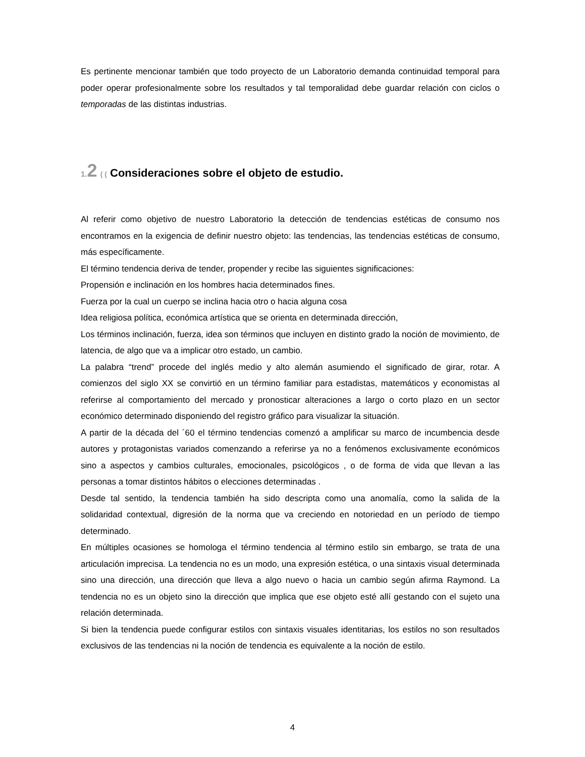Es pertinente mencionar también que todo proyecto de un Laboratorio demanda continuidad temporal para poder operar profesionalmente sobre los resultados y tal temporalidad debe guardar relación con ciclos o temporadas de las distintas industrias.
1. 2 ( ( Consideraciones sobre el objeto de estudio.
Al referir como objetivo de nuestro Laboratorio la detección de tendencias estéticas de consumo nos encontramos en la exigencia de definir nuestro objeto: las tendencias, las tendencias estéticas de consumo, más específicamente.
El término tendencia deriva de tender, propender y recibe las siguientes significaciones:
Propensión e inclinación en los hombres hacia determinados fines.
Fuerza por la cual un cuerpo se inclina hacia otro o hacia alguna cosa
Idea religiosa política, económica artística que se orienta en determinada dirección,
Los términos inclinación, fuerza, idea son términos que incluyen en distinto grado la noción de movimiento, de latencia, de algo que va a implicar otro estado, un cambio.
La palabra “trend” procede del inglés medio y alto alemán asumiendo el significado de girar, rotar. A comienzos del siglo XX se convirtió en un término familiar para estadistas, matemáticos y economistas al referirse al comportamiento del mercado y pronosticar alteraciones a largo o corto plazo en un sector económico determinado disponiendo del registro gráfico para visualizar la situación.
A partir de la década del ´60 el término tendencias comenzó a amplificar su marco de incumbencia desde autores y protagonistas variados comenzando a referirse ya no a fenómenos exclusivamente económicos sino a aspectos y cambios culturales, emocionales, psicológicos , o de forma de vida que llevan a las personas a tomar distintos hábitos o elecciones determinadas .
Desde tal sentido, la tendencia también ha sido descripta como una anomalía, como la salida de la solidaridad contextual, digresión de la norma que va creciendo en notoriedad en un período de tiempo determinado.
En múltiples ocasiones se homologa el término tendencia al término estilo sin embargo, se trata de una articulación imprecisa. La tendencia no es un modo, una expresión estética, o una sintaxis visual determinada sino una dirección, una dirección que lleva a algo nuevo o hacia un cambio según afirma Raymond. La tendencia no es un objeto sino la dirección que implica que ese objeto esté allí gestando con el sujeto una relación determinada.
Si bien la tendencia puede configurar estilos con sintaxis visuales identitarias, los estilos no son resultados exclusivos de las tendencias ni la noción de tendencia es equivalente a la noción de estilo.
4